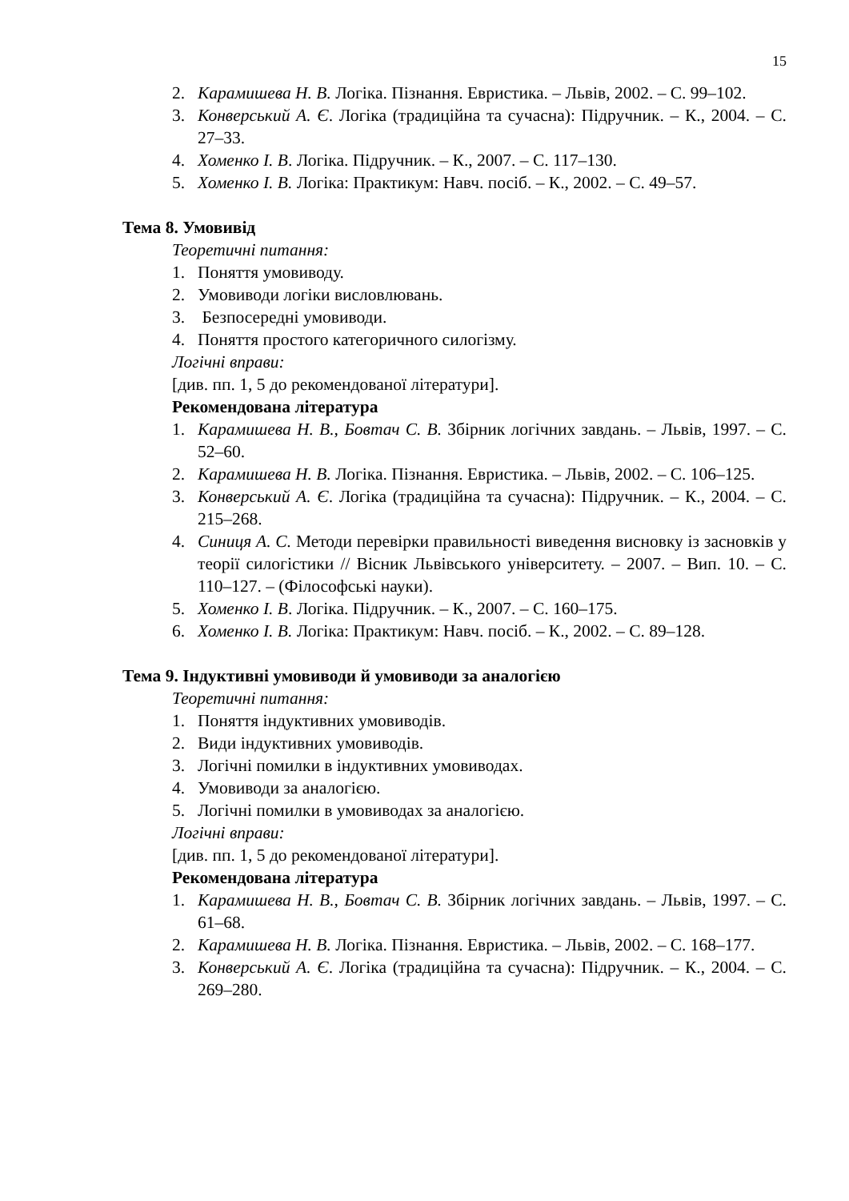15
2. Карамишева Н. В. Логіка. Пізнання. Евристика. – Львів, 2002. – С. 99–102.
3. Конверський А. Є. Логіка (традиційна та сучасна): Підручник. – К., 2004. – С. 27–33.
4. Хоменко І. В. Логіка. Підручник. – К., 2007. – С. 117–130.
5. Хоменко І. В. Логіка: Практикум: Навч. посіб. – К., 2002. – С. 49–57.
Тема 8. Умовивід
Теоретичні питання:
1. Поняття умовиводу.
2. Умовиводи логіки висловлювань.
3. Безпосередні умовиводи.
4. Поняття простого категоричного силогізму.
Логічні вправи:
[див. пп. 1, 5 до рекомендованої літератури].
Рекомендована література
1. Карамишева Н. В., Бовтач С. В. Збірник логічних завдань. – Львів, 1997. – С. 52–60.
2. Карамишева Н. В. Логіка. Пізнання. Евристика. – Львів, 2002. – С. 106–125.
3. Конверський А. Є. Логіка (традиційна та сучасна): Підручник. – К., 2004. – С. 215–268.
4. Синиця А. С. Методи перевірки правильності виведення висновку із засновків у теорії силогістики // Вісник Львівського університету. – 2007. – Вип. 10. – С. 110–127. – (Філософські науки).
5. Хоменко І. В. Логіка. Підручник. – К., 2007. – С. 160–175.
6. Хоменко І. В. Логіка: Практикум: Навч. посіб. – К., 2002. – С. 89–128.
Тема 9. Індуктивні умовиводи й умовиводи за аналогією
Теоретичні питання:
1. Поняття індуктивних умовиводів.
2. Види індуктивних умовиводів.
3. Логічні помилки в індуктивних умовиводах.
4. Умовиводи за аналогією.
5. Логічні помилки в умовиводах за аналогією.
Логічні вправи:
[див. пп. 1, 5 до рекомендованої літератури].
Рекомендована література
1. Карамишева Н. В., Бовтач С. В. Збірник логічних завдань. – Львів, 1997. – С. 61–68.
2. Карамишева Н. В. Логіка. Пізнання. Евристика. – Львів, 2002. – С. 168–177.
3. Конверський А. Є. Логіка (традиційна та сучасна): Підручник. – К., 2004. – С. 269–280.